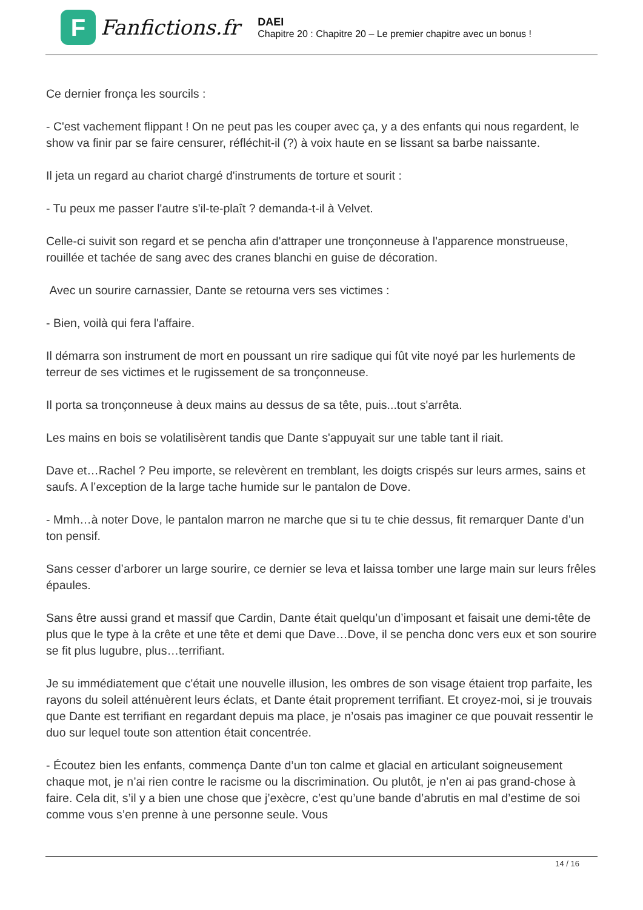F
Fanfictions.fr
DAEI
Chapitre 20 : Chapitre 20 – Le premier chapitre avec un bonus !
Ce dernier fronça les sourcils :
- C'est vachement flippant ! On ne peut pas les couper avec ça, y a des enfants qui nous regardent, le show va finir par se faire censurer, réfléchit-il (?) à voix haute en se lissant sa barbe naissante.
Il jeta un regard au chariot chargé d'instruments de torture et sourit :
- Tu peux me passer l'autre s'il-te-plaît ? demanda-t-il à Velvet.
Celle-ci suivit son regard et se pencha afin d'attraper une tronçonneuse à l'apparence monstrueuse, rouillée et tachée de sang avec des cranes blanchi en guise de décoration.
Avec un sourire carnassier, Dante se retourna vers ses victimes :
- Bien, voilà qui fera l'affaire.
Il démarra son instrument de mort en poussant un rire sadique qui fût vite noyé par les hurlements de terreur de ses victimes et le rugissement de sa tronçonneuse.
Il porta sa tronçonneuse à deux mains au dessus de sa tête, puis...tout s'arrêta.
Les mains en bois se volatilisèrent tandis que Dante s'appuyait sur une table tant il riait.
Dave et…Rachel ? Peu importe, se relevèrent en tremblant, les doigts crispés sur leurs armes, sains et saufs. A l’exception de la large tache humide sur le pantalon de Dove.
- Mmh…à noter Dove, le pantalon marron ne marche que si tu te chie dessus, fit remarquer Dante d’un ton pensif.
Sans cesser d’arborer un large sourire, ce dernier se leva et laissa tomber une large main sur leurs frêles épaules.
Sans être aussi grand et massif que Cardin, Dante était quelqu’un d’imposant et faisait une demi-tête de plus que le type à la crête et une tête et demi que Dave…Dove, il se pencha donc vers eux et son sourire se fit plus lugubre, plus…terrifiant.
Je su immédiatement que c'était une nouvelle illusion, les ombres de son visage étaient trop parfaite, les rayons du soleil atténuèrent leurs éclats, et Dante était proprement terrifiant. Et croyez-moi, si je trouvais que Dante est terrifiant en regardant depuis ma place, je n’osais pas imaginer ce que pouvait ressentir le duo sur lequel toute son attention était concentrée.
- Écoutez bien les enfants, commença Dante d’un ton calme et glacial en articulant soigneusement chaque mot, je n’ai rien contre le racisme ou la discrimination. Ou plutôt, je n’en ai pas grand-chose à faire. Cela dit, s’il y a bien une chose que j’exècre, c’est qu’une bande d’abrutis en mal d’estime de soi comme vous s’en prenne à une personne seule. Vous
14 / 16